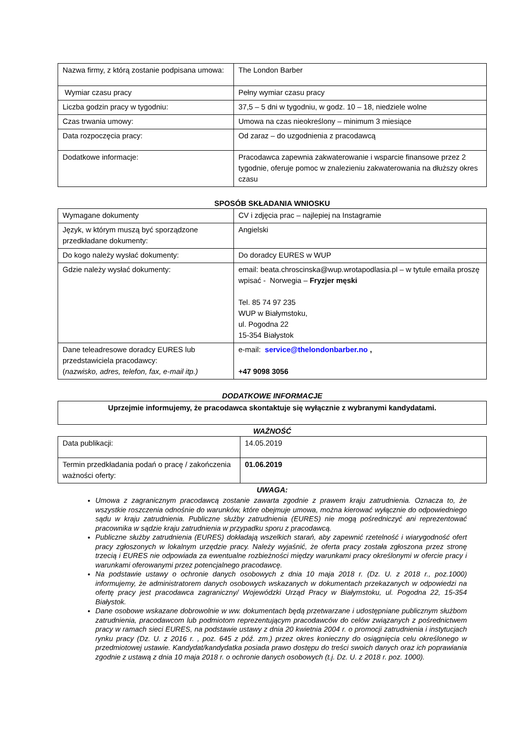| Nazwa firmy, z którą zostanie podpisana umowa: | The London Barber |
| Wymiar czasu pracy | Pełny wymiar czasu pracy |
| Liczba godzin pracy w tygodniu: | 37,5 – 5 dni w tygodniu, w godz. 10 – 18, niedziele wolne |
| Czas trwania umowy: | Umowa na czas nieokreślony – minimum 3 miesiące |
| Data rozpoczęcia pracy: | Od zaraz – do uzgodnienia z pracodawcą |
| Dodatkowe informacje: | Pracodawca zapewnia zakwaterowanie i wsparcie finansowe przez 2 tygodnie, oferuje pomoc w znalezieniu zakwaterowania na dłuższy okres czasu |
SPOSÓB SKŁADANIA WNIOSKU
| Wymagane dokumenty | CV i zdjęcia prac – najlepiej na Instagramie |
| Język, w którym muszą być sporządzone przedkładane dokumenty: | Angielski |
| Do kogo należy wysłać dokumenty: | Do doradcy EURES w WUP |
| Gdzie należy wysłać dokumenty: | email: beata.chroscinska@wup.wrotapodlasia.pl – w tytule emaila proszę wpisać - Norwegia – Fryzjer męski Tel. 85 74 97 235 WUP w Białymstoku, ul. Pogodna 22 15-354 Białystok |
| Dane teleadresowe doradcy EURES lub przedstawiciela pracodawcy: ( nazwisko, adres, telefon, fax, e-mail itp.) | e-mail: service@thelondonbarber.no , +47 9098 3056 |
DODATKOWE INFORMACJE
| Uprzejmie informujemy, że pracodawca skontaktuje się wyłącznie z wybranymi kandydatami. |
WAŻNOŚĆ
| Data publikacji: | 14.05.2019 |
| Termin przedkładania podań o pracę / zakończenia ważności oferty: | 01.06.2019 |
UWAGA:
Umowa z zagranicznym pracodawcą zostanie zawarta zgodnie z prawem kraju zatrudnienia. Oznacza to, że wszystkie roszczenia odnośnie do warunków, które obejmuje umowa, można kierować wyłącznie do odpowiedniego sądu w kraju zatrudnienia. Publiczne służby zatrudnienia (EURES) nie mogą pośredniczyć ani reprezentować pracownika w sądzie kraju zatrudnienia w przypadku sporu z pracodawcą.
Publiczne służby zatrudnienia (EURES) dokładają wszelkich starań, aby zapewnić rzetelność i wiarygodność ofert pracy zgłoszonych w lokalnym urzędzie pracy. Należy wyjaśnić, że oferta pracy została zgłoszona przez stronę trzecią i EURES nie odpowiada za ewentualne rozbieżności między warunkami pracy określonymi w ofercie pracy i warunkami oferowanymi przez potencjalnego pracodawcę.
Na podstawie ustawy o ochronie danych osobowych z dnia 10 maja 2018 r. (Dz. U. z 2018 r., poz.1000) informujemy, że administratorem danych osobowych wskazanych w dokumentach przekazanych w odpowiedzi na ofertę pracy jest pracodawca zagraniczny/ Wojewódzki Urząd Pracy w Białymstoku, ul. Pogodna 22, 15-354 Białystok.
Dane osobowe wskazane dobrowolnie w ww. dokumentach będą przetwarzane i udostępniane publicznym służbom zatrudnienia, pracodawcom lub podmiotom reprezentującym pracodawców do celów związanych z pośrednictwem pracy w ramach sieci EURES, na podstawie ustawy z dnia 20 kwietnia 2004 r. o promocji zatrudnienia i instytucjach rynku pracy (Dz. U. z 2016 r. , poz. 645 z póź. zm.) przez okres konieczny do osiągnięcia celu określonego w przedmiotowej ustawie. Kandydat/kandydatka posiada prawo dostępu do treści swoich danych oraz ich poprawiania zgodnie z ustawą z dnia 10 maja 2018 r. o ochronie danych osobowych (t.j. Dz. U. z 2018 r. poz. 1000).